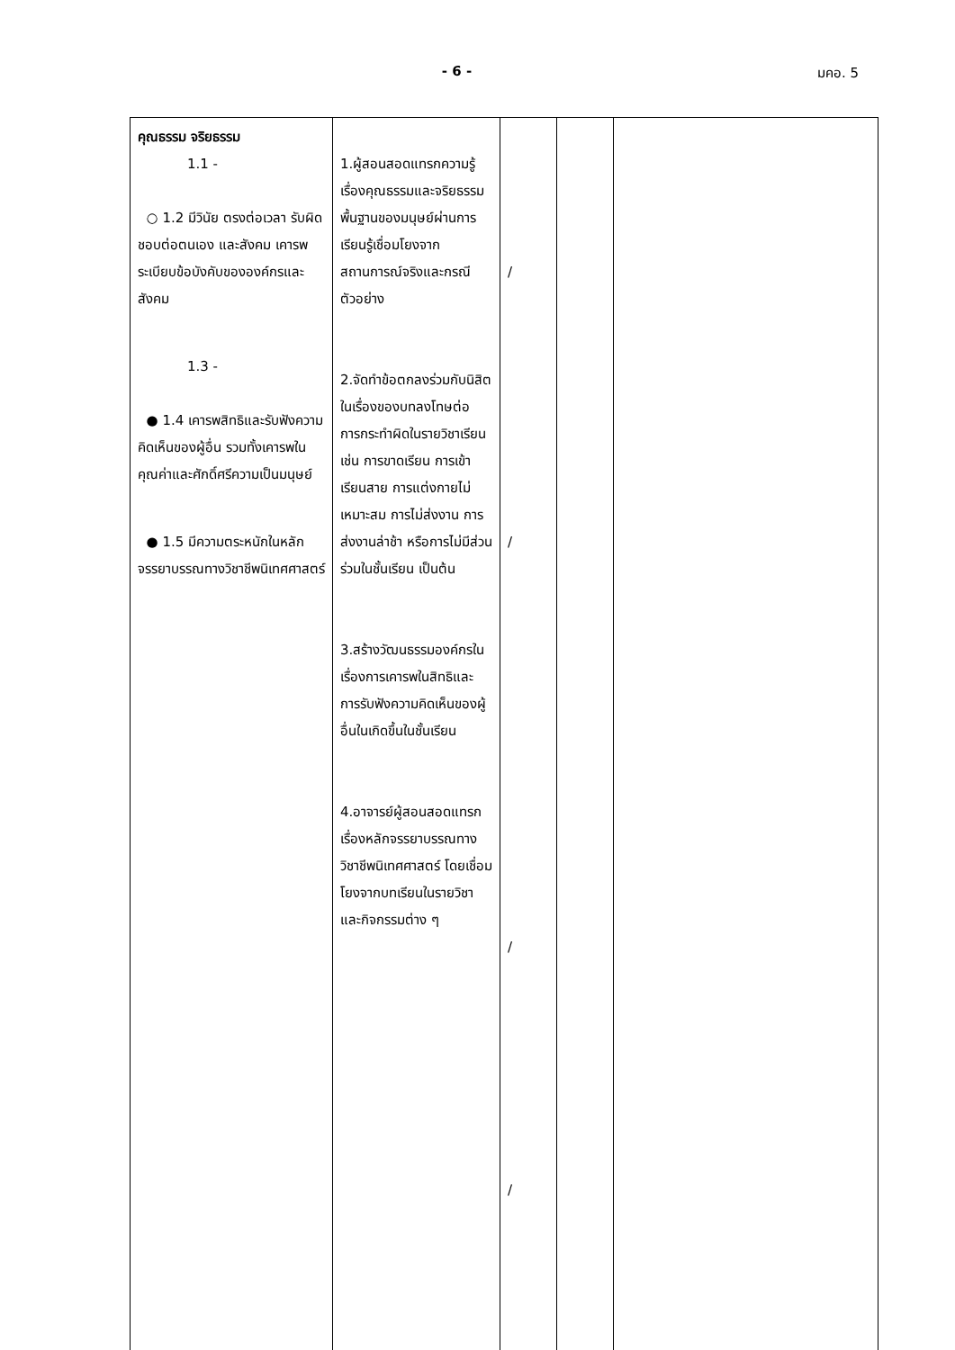- 6 - มคอ. 5
| คุณธรรม จริยธรรม 1.1 - ○ 1.2 มีวินัย ตรงต่อเวลา รับผิดชอบต่อตนเอง และสังคม เคารพระเบียบข้อบังคับขององค์กรและสังคม 1.3 - ● 1.4 เคารพสิทธิและรับฟังความคิดเห็นของผู้อื่น รวมทั้งเคารพในคุณค่าและศักดิ์ศรีความเป็นมนุษย์ ● 1.5 มีความตระหนักในหลักจรรยาบรรณทางวิชาชีพนิเทศศาสตร์ | 1.ผู้สอนสอดแทรกความรู้เรื่องคุณธรรมและจริยธรรมพื้นฐานของมนุษย์ผ่านการเรียนรู้เชื่อมโยงจากสถานการณ์จริงและกรณีตัวอย่าง 2.จัดทำข้อตกลงร่วมกับนิสิตในเรื่องของบทลงโทษต่อการกระทำผิดในรายวิชาเรียน เช่น การขาดเรียน การเข้าเรียนสาย การแต่งกายไม่เหมาะสม การไม่ส่งงาน การส่งงานล่าช้า หรือการไม่มีส่วนร่วมในชั้นเรียน เป็นต้น 3.สร้างวัฒนธรรมองค์กรในเรื่องการเคารพในสิทธิและการรับฟังความคิดเห็นของผู้อื่นในเกิดขึ้นในชั้นเรียน 4.อาจารย์ผู้สอนสอดแทรกเรื่องหลักจรรยาบรรณทางวิชาชีพนิเทศศาสตร์ โดยเชื่อมโยงจากบทเรียนในรายวิชาและกิจกรรมต่าง ๆ | / / / / | | |